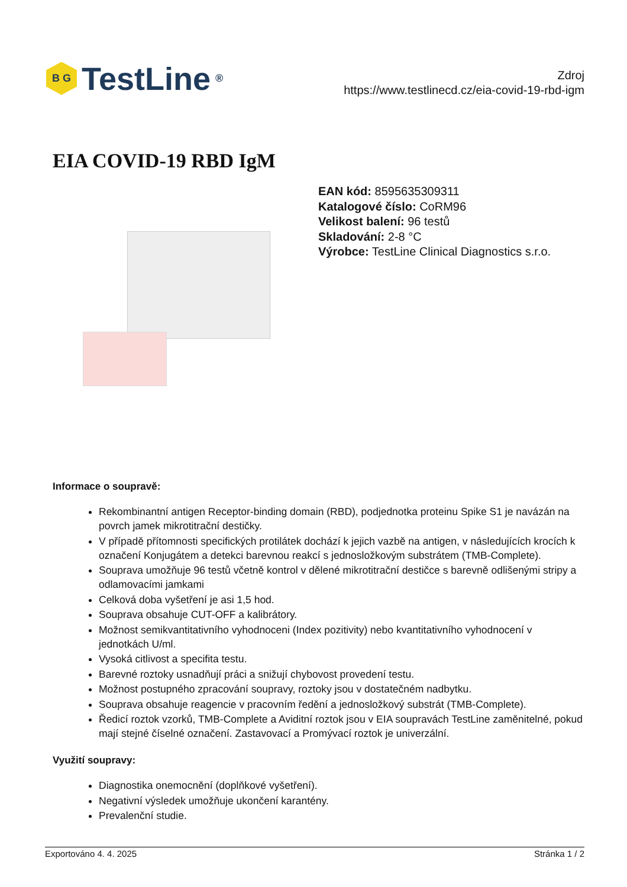B G
TestLine<sup>®</sup>
Zdroj
https://www.testlinecd.cz/eia-covid-19-rbd-igm
EIA COVID-19 RBD IgM
EAN kód: 8595635309311
Katalogové číslo: CoRM96
Velikost balení: 96 testů
Skladování: 2-8 °C
Výrobce: TestLine Clinical Diagnostics s.r.o.
Informace o soupravě:
Rekombinantní antigen Receptor-binding domain (RBD), podjednotka proteinu Spike S1 je navázán na povrch jamek mikrotitrační destičky.
V případě přítomnosti specifických protilátek dochází k jejich vazbě na antigen, v následujících krocích k označení Konjugátem a detekci barevnou reakcí s jednosložkovým substrátem (TMB-Complete).
Souprava umožňuje 96 testů včetně kontrol v dělené mikrotitrační destičce s barevně odlišenými stripy a odlamovacími jamkami
Celková doba vyšetření je asi 1,5 hod.
Souprava obsahuje CUT-OFF a kalibrátory.
Možnost semikvantitativního vyhodnoceni (Index pozitivity) nebo kvantitativního vyhodnocení v jednotkách U/ml.
Vysoká citlivost a specifita testu.
Barevné roztoky usnadňují práci a snižují chybovost provedení testu.
Možnost postupného zpracování soupravy, roztoky jsou v dostatečném nadbytku.
Souprava obsahuje reagencie v pracovním ředění a jednosložkový substrát (TMB-Complete).
Ředicí roztok vzorků, TMB-Complete a Aviditní roztok jsou v EIA soupravách TestLine zaměnitelné, pokud mají stejné číselné označení. Zastavovací a Promývací roztok je univerzální.
Využití soupravy:
Diagnostika onemocnění (doplňkové vyšetření).
Negativní výsledek umožňuje ukončení karantény.
Prevalenční studie.
Exportováno 4. 4. 2025 Stránka 1 / 2